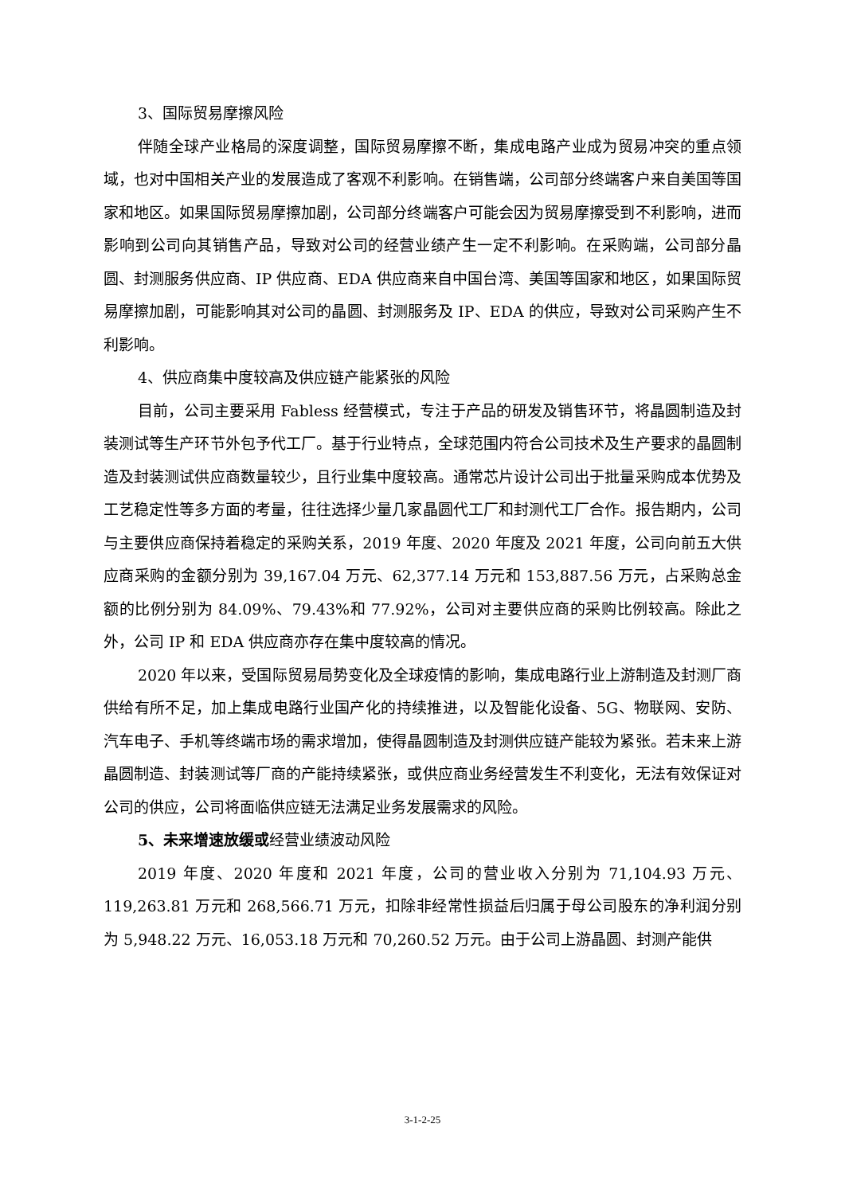3、国际贸易摩擦风险
伴随全球产业格局的深度调整，国际贸易摩擦不断，集成电路产业成为贸易冲突的重点领域，也对中国相关产业的发展造成了客观不利影响。在销售端，公司部分终端客户来自美国等国家和地区。如果国际贸易摩擦加剧，公司部分终端客户可能会因为贸易摩擦受到不利影响，进而影响到公司向其销售产品，导致对公司的经营业绩产生一定不利影响。在采购端，公司部分晶圆、封测服务供应商、IP 供应商、EDA 供应商来自中国台湾、美国等国家和地区，如果国际贸易摩擦加剧，可能影响其对公司的晶圆、封测服务及 IP、EDA 的供应，导致对公司采购产生不利影响。
4、供应商集中度较高及供应链产能紧张的风险
目前，公司主要采用 Fabless 经营模式，专注于产品的研发及销售环节，将晶圆制造及封装测试等生产环节外包予代工厂。基于行业特点，全球范围内符合公司技术及生产要求的晶圆制造及封装测试供应商数量较少，且行业集中度较高。通常芯片设计公司出于批量采购成本优势及工艺稳定性等多方面的考量，往往选择少量几家晶圆代工厂和封测代工厂合作。报告期内，公司与主要供应商保持着稳定的采购关系，2019 年度、2020 年度及 2021 年度，公司向前五大供应商采购的金额分别为 39,167.04 万元、62,377.14 万元和 153,887.56 万元，占采购总金额的比例分别为 84.09%、79.43%和 77.92%，公司对主要供应商的采购比例较高。除此之外，公司 IP 和 EDA 供应商亦存在集中度较高的情况。
2020 年以来，受国际贸易局势变化及全球疫情的影响，集成电路行业上游制造及封测厂商供给有所不足，加上集成电路行业国产化的持续推进，以及智能化设备、5G、物联网、安防、汽车电子、手机等终端市场的需求增加，使得晶圆制造及封测供应链产能较为紧张。若未来上游晶圆制造、封装测试等厂商的产能持续紧张，或供应商业务经营发生不利变化，无法有效保证对公司的供应，公司将面临供应链无法满足业务发展需求的风险。
5、未来增速放缓或经营业绩波动风险
2019 年度、2020 年度和 2021 年度，公司的营业收入分别为 71,104.93 万元、119,263.81 万元和 268,566.71 万元，扣除非经常性损益后归属于母公司股东的净利润分别为 5,948.22 万元、16,053.18 万元和 70,260.52 万元。由于公司上游晶圆、封测产能供
3-1-2-25